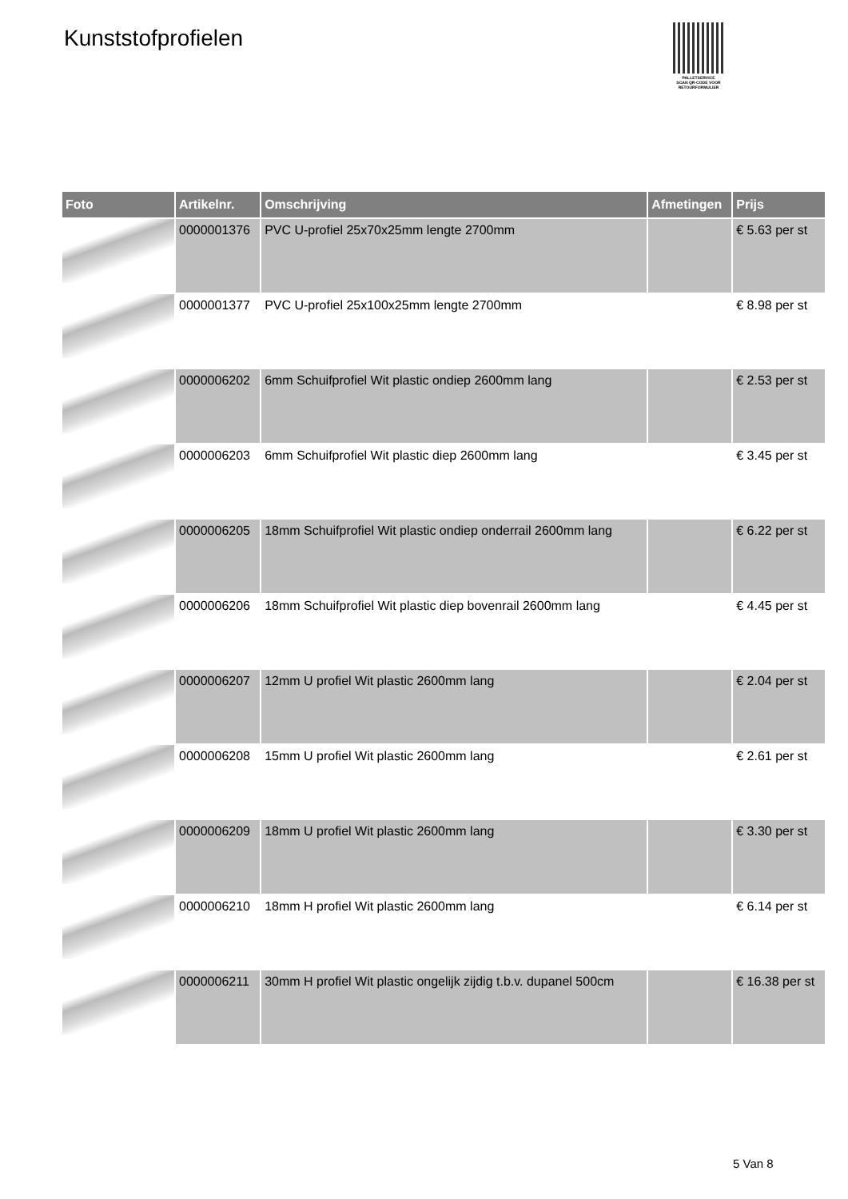Kunststofprofielen
PALLETSERVICE
SCAN QR-CODE VOOR RETOURFORMULIER
| Foto | Artikelnr. | Omschrijving | Afmetingen | Prijs |
| --- | --- | --- | --- | --- |
| | 0000001376 | PVC U-profiel 25x70x25mm lengte 2700mm | | € 5.63 per st |
| | 0000001377 | PVC U-profiel 25x100x25mm lengte 2700mm | | € 8.98 per st |
| | 0000006202 | 6mm Schuifprofiel Wit plastic ondiep 2600mm lang | | € 2.53 per st |
| | 0000006203 | 6mm Schuifprofiel Wit plastic diep 2600mm lang | | € 3.45 per st |
| | 0000006205 | 18mm Schuifprofiel Wit plastic ondiep onderrail 2600mm lang | | € 6.22 per st |
| | 0000006206 | 18mm Schuifprofiel Wit plastic diep bovenrail 2600mm lang | | € 4.45 per st |
| | 0000006207 | 12mm U profiel Wit plastic 2600mm lang | | € 2.04 per st |
| | 0000006208 | 15mm U profiel Wit plastic 2600mm lang | | € 2.61 per st |
| | 0000006209 | 18mm U profiel Wit plastic 2600mm lang | | € 3.30 per st |
| | 0000006210 | 18mm H profiel Wit plastic 2600mm lang | | € 6.14 per st |
| | 0000006211 | 30mm H profiel Wit plastic ongelijk zijdig t.b.v. dupanel 500cm | | € 16.38 per st |
5 Van 8